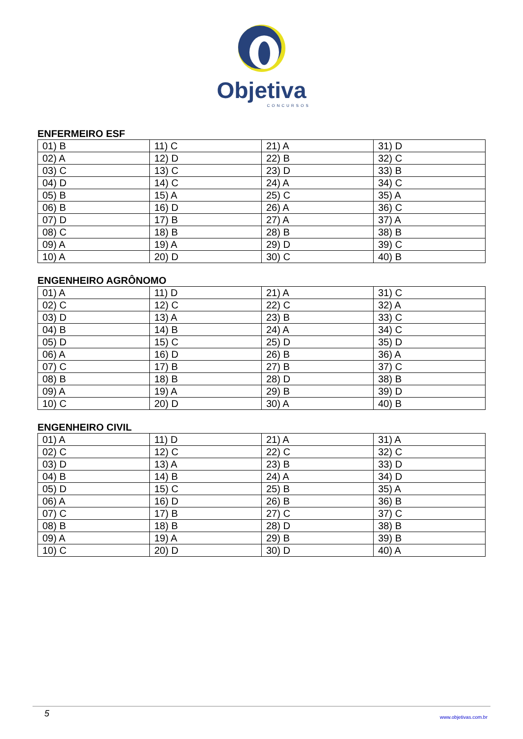Objetiva
CONCURSOS
ENFERMEIRO ESF
| 01) B | 11) C | 21) A | 31) D |
| 02) A | 12) D | 22) B | 32) C |
| 03) C | 13) C | 23) D | 33) B |
| 04) D | 14) C | 24) A | 34) C |
| 05) B | 15) A | 25) C | 35) A |
| 06) B | 16) D | 26) A | 36) C |
| 07) D | 17) B | 27) A | 37) A |
| 08) C | 18) B | 28) B | 38) B |
| 09) A | 19) A | 29) D | 39) C |
| 10) A | 20) D | 30) C | 40) B |
ENGENHEIRO AGRÔNOMO
| 01) A | 11) D | 21) A | 31) C |
| 02) C | 12) C | 22) C | 32) A |
| 03) D | 13) A | 23) B | 33) C |
| 04) B | 14) B | 24) A | 34) C |
| 05) D | 15) C | 25) D | 35) D |
| 06) A | 16) D | 26) B | 36) A |
| 07) C | 17) B | 27) B | 37) C |
| 08) B | 18) B | 28) D | 38) B |
| 09) A | 19) A | 29) B | 39) D |
| 10) C | 20) D | 30) A | 40) B |
ENGENHEIRO CIVIL
| 01) A | 11) D | 21) A | 31) A |
| 02) C | 12) C | 22) C | 32) C |
| 03) D | 13) A | 23) B | 33) D |
| 04) B | 14) B | 24) A | 34) D |
| 05) D | 15) C | 25) B | 35) A |
| 06) A | 16) D | 26) B | 36) B |
| 07) C | 17) B | 27) C | 37) C |
| 08) B | 18) B | 28) D | 38) B |
| 09) A | 19) A | 29) B | 39) B |
| 10) C | 20) D | 30) D | 40) A |
5 www.objetivas.com.br